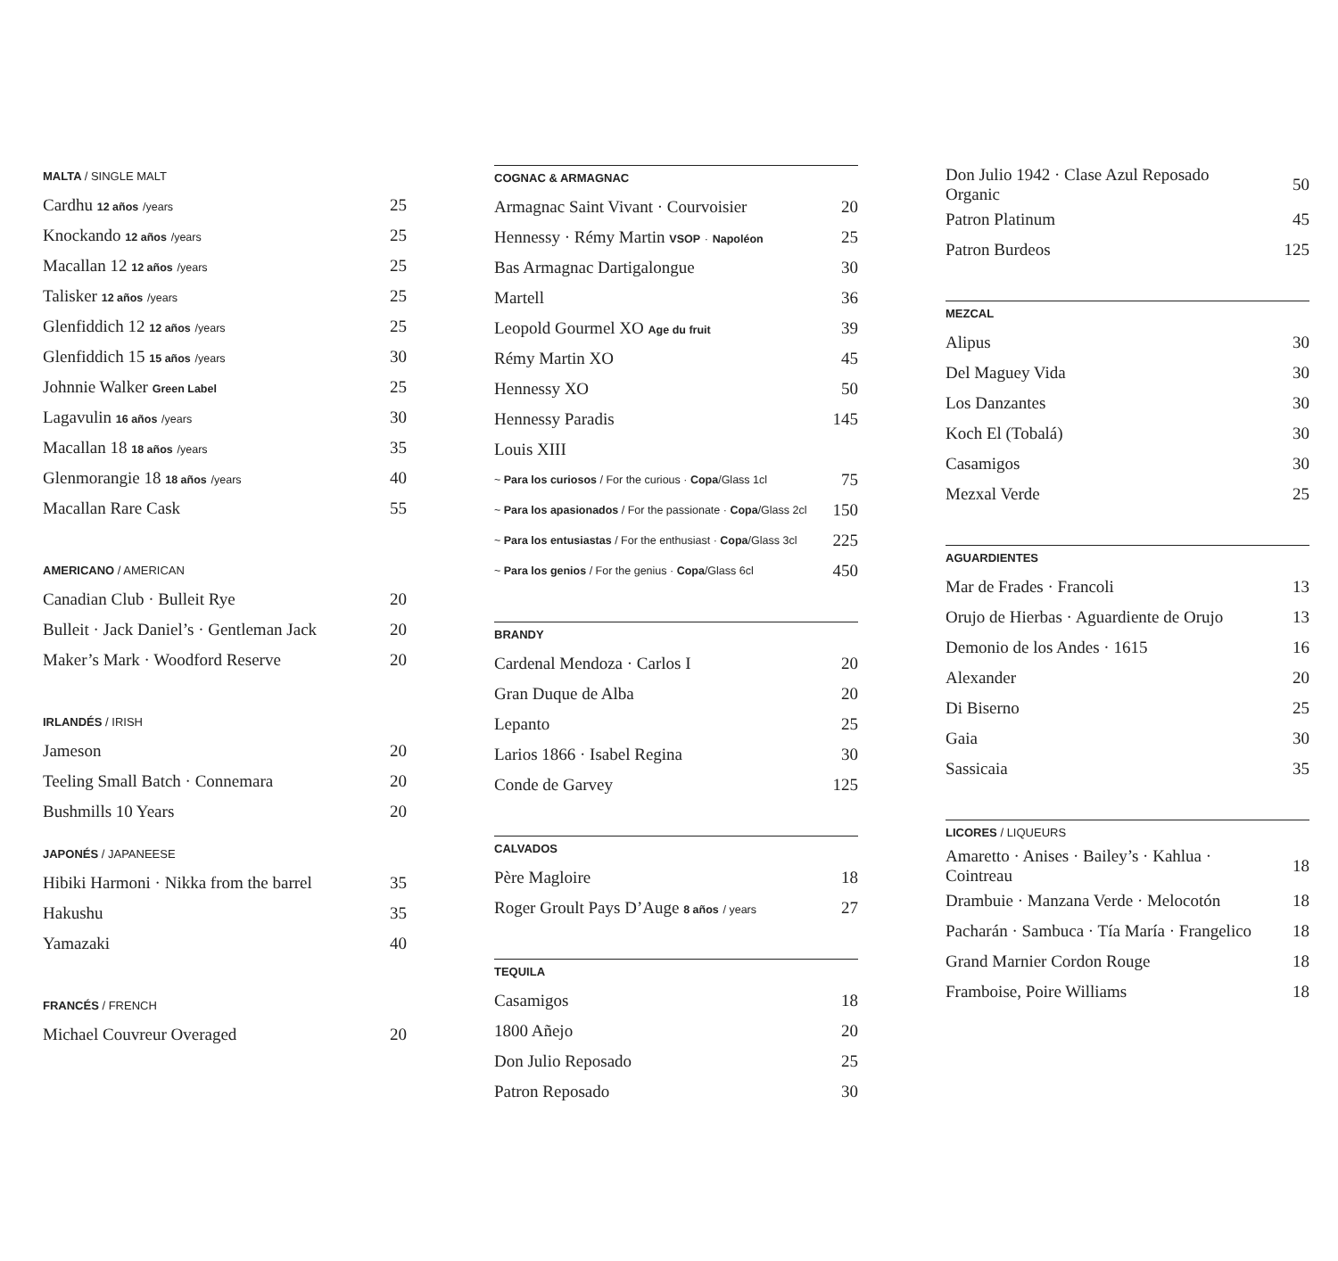MALTA / SINGLE MALT
| Cardhu 12 años /years | 25 |
| Knockando 12 años /years | 25 |
| Macallan 12 12 años /years | 25 |
| Talisker 12 años /years | 25 |
| Glenfiddich 12 12 años /years | 25 |
| Glenfiddich 15 15 años /years | 30 |
| Johnnie Walker Green Label | 25 |
| Lagavulin 16 años /years | 30 |
| Macallan 18 18 años /years | 35 |
| Glenmorangie 18 18 años /years | 40 |
| Macallan Rare Cask | 55 |
AMERICANO / AMERICAN
| Canadian Club · Bulleit Rye | 20 |
| Bulleit · Jack Daniel’s · Gentleman Jack | 20 |
| Maker’s Mark · Woodford Reserve | 20 |
IRLANDÉS / IRISH
| Jameson | 20 |
| Teeling Small Batch · Connemara | 20 |
| Bushmills 10 Years | 20 |
JAPONÉS / JAPANEESE
| Hibiki Harmoni · Nikka from the barrel | 35 |
| Hakushu | 35 |
| Yamazaki | 40 |
FRANCÉS / FRENCH
| Michael Couvreur Overaged | 20 |
COGNAC & ARMAGNAC
| Armagnac Saint Vivant · Courvoisier | 20 |
| Hennessy · Rémy Martin VSOP · Napoléon | 25 |
| Bas Armagnac Dartigalongue | 30 |
| Martell | 36 |
| Leopold Gourmel XO Age du fruit | 39 |
| Rémy Martin XO | 45 |
| Hennessy XO | 50 |
| Hennessy Paradis | 145 |
| Louis XIII | |
| ~ Para los curiosos / For the curious · Copa /Glass 1cl | 75 |
| ~ Para los apasionados / For the passionate · Copa /Glass 2cl | 150 |
| ~ Para los entusiastas / For the enthusiast · Copa /Glass 3cl | 225 |
| ~ Para los genios / For the genius · Copa /Glass 6cl | 450 |
BRANDY
| Cardenal Mendoza · Carlos I | 20 |
| Gran Duque de Alba | 20 |
| Lepanto | 25 |
| Larios 1866 · Isabel Regina | 30 |
| Conde de Garvey | 125 |
CALVADOS
| Père Magloire | 18 |
| Roger Groult Pays D’Auge 8 años / years | 27 |
TEQUILA
| Casamigos | 18 |
| 1800 Añejo | 20 |
| Don Julio Reposado | 25 |
| Patron Reposado | 30 |
| Don Julio 1942 · Clase Azul Reposado Organic | 50 |
| Patron Platinum | 45 |
| Patron Burdeos | 125 |
MEZCAL
| Alipus | 30 |
| Del Maguey Vida | 30 |
| Los Danzantes | 30 |
| Koch El (Tobalá) | 30 |
| Casamigos | 30 |
| Mezxal Verde | 25 |
AGUARDIENTES
| Mar de Frades · Francoli | 13 |
| Orujo de Hierbas · Aguardiente de Orujo | 13 |
| Demonio de los Andes · 1615 | 16 |
| Alexander | 20 |
| Di Biserno | 25 |
| Gaia | 30 |
| Sassicaia | 35 |
LICORES / LIQUEURS
| Amaretto · Anises · Bailey’s · Kahlua · Cointreau | 18 |
| Drambuie · Manzana Verde · Melocotón | 18 |
| Pacharán · Sambuca · Tía María · Frangelico | 18 |
| Grand Marnier Cordon Rouge | 18 |
| Framboise, Poire Williams | 18 |